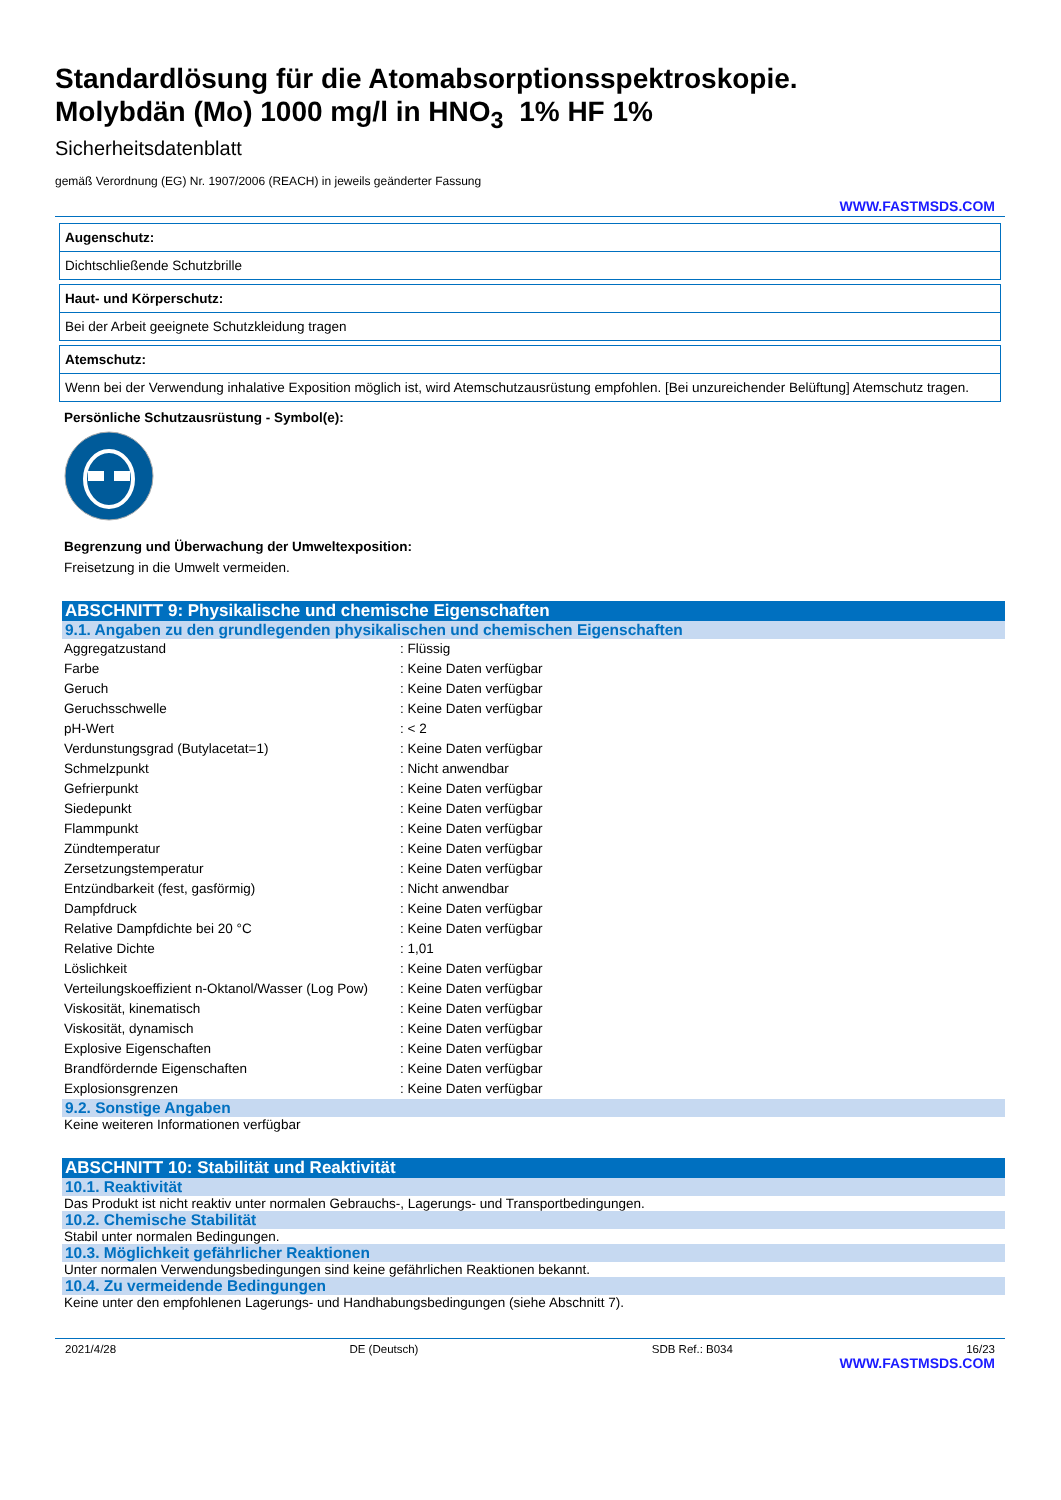Standardlösung für die Atomabsorptionsspektroskopie.
Molybdän (Mo) 1000 mg/l in HNO<sub>3</sub> 1% HF 1%
Sicherheitsdatenblatt
gemäß Verordnung (EG) Nr. 1907/2006 (REACH) in jeweils geänderter Fassung
WWW.FASTMSDS.COM
Augenschutz:
Dichtschließende Schutzbrille
Haut- und Körperschutz:
Bei der Arbeit geeignete Schutzkleidung tragen
Atemschutz:
Wenn bei der Verwendung inhalative Exposition möglich ist, wird Atemschutzausrüstung empfohlen. [Bei unzureichender Belüftung] Atemschutz tragen.
Persönliche Schutzausrüstung - Symbol(e):
Begrenzung und Überwachung der Umweltexposition:
Freisetzung in die Umwelt vermeiden.
ABSCHNITT 9: Physikalische und chemische Eigenschaften
9.1. Angaben zu den grundlegenden physikalischen und chemischen Eigenschaften
| Aggregatzustand | : Flüssig |
| Farbe | : Keine Daten verfügbar |
| Geruch | : Keine Daten verfügbar |
| Geruchsschwelle | : Keine Daten verfügbar |
| pH-Wert | : < 2 |
| Verdunstungsgrad (Butylacetat=1) | : Keine Daten verfügbar |
| Schmelzpunkt | : Nicht anwendbar |
| Gefrierpunkt | : Keine Daten verfügbar |
| Siedepunkt | : Keine Daten verfügbar |
| Flammpunkt | : Keine Daten verfügbar |
| Zündtemperatur | : Keine Daten verfügbar |
| Zersetzungstemperatur | : Keine Daten verfügbar |
| Entzündbarkeit (fest, gasförmig) | : Nicht anwendbar |
| Dampfdruck | : Keine Daten verfügbar |
| Relative Dampfdichte bei 20 °C | : Keine Daten verfügbar |
| Relative Dichte | : 1,01 |
| Löslichkeit | : Keine Daten verfügbar |
| Verteilungskoeffizient n-Oktanol/Wasser (Log Pow) | : Keine Daten verfügbar |
| Viskosität, kinematisch | : Keine Daten verfügbar |
| Viskosität, dynamisch | : Keine Daten verfügbar |
| Explosive Eigenschaften | : Keine Daten verfügbar |
| Brandfördernde Eigenschaften | : Keine Daten verfügbar |
| Explosionsgrenzen | : Keine Daten verfügbar |
9.2. Sonstige Angaben
Keine weiteren Informationen verfügbar
ABSCHNITT 10: Stabilität und Reaktivität
10.1. Reaktivität
Das Produkt ist nicht reaktiv unter normalen Gebrauchs-, Lagerungs- und Transportbedingungen.
10.2. Chemische Stabilität
Stabil unter normalen Bedingungen.
10.3. Möglichkeit gefährlicher Reaktionen
Unter normalen Verwendungsbedingungen sind keine gefährlichen Reaktionen bekannt.
10.4. Zu vermeidende Bedingungen
Keine unter den empfohlenen Lagerungs- und Handhabungsbedingungen (siehe Abschnitt 7).
2021/4/28 DE (Deutsch) SDB Ref.: B034 16/23
WWW.FASTMSDS.COM